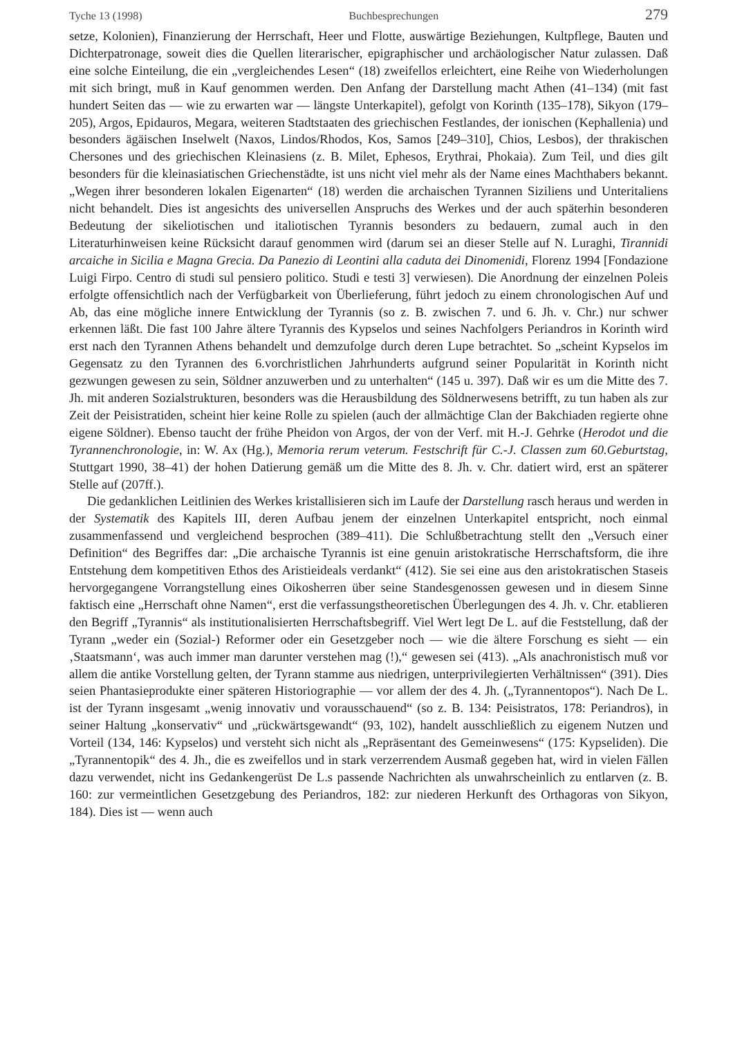Tyche 13 (1998) Buchbesprechungen 279
setze, Kolonien), Finanzierung der Herrschaft, Heer und Flotte, auswärtige Beziehungen, Kultpflege, Bauten und Dichterpatronage, soweit dies die Quellen literarischer, epigraphischer und archäologischer Natur zulassen. Daß eine solche Einteilung, die ein „vergleichendes Lesen“ (18) zweifellos erleichtert, eine Reihe von Wiederholungen mit sich bringt, muß in Kauf genommen werden. Den Anfang der Darstellung macht Athen (41–134) (mit fast hundert Seiten das — wie zu erwarten war — längste Unterkapitel), gefolgt von Korinth (135–178), Sikyon (179–205), Argos, Epidauros, Megara, weiteren Stadtstaaten des griechischen Festlandes, der ionischen (Kephallenia) und besonders ägäischen Inselwelt (Naxos, Lindos/Rhodos, Kos, Samos [249–310], Chios, Lesbos), der thrakischen Chersones und des griechischen Kleinasiens (z. B. Milet, Ephesos, Erythrai, Phokaia). Zum Teil, und dies gilt besonders für die kleinasiatischen Griechenstädte, ist uns nicht viel mehr als der Name eines Machthabers bekannt. „Wegen ihrer besonderen lokalen Eigenarten“ (18) werden die archaischen Tyrannen Siziliens und Unteritaliens nicht behandelt. Dies ist angesichts des universellen Anspruchs des Werkes und der auch späterhin besonderen Bedeutung der sikeliotischen und italiotischen Tyrannis besonders zu bedauern, zumal auch in den Literaturhinweisen keine Rücksicht darauf genommen wird (darum sei an dieser Stelle auf N. Luraghi, Tirannidi arcaiche in Sicilia e Magna Grecia. Da Panezio di Leontini alla caduta dei Dinomenidi, Florenz 1994 [Fondazione Luigi Firpo. Centro di studi sul pensiero politico. Studi e testi 3] verwiesen). Die Anordnung der einzelnen Poleis erfolgte offensichtlich nach der Verfügbarkeit von Überlieferung, führt jedoch zu einem chronologischen Auf und Ab, das eine mögliche innere Entwicklung der Tyrannis (so z. B. zwischen 7. und 6. Jh. v. Chr.) nur schwer erkennen läßt. Die fast 100 Jahre ältere Tyrannis des Kypselos und seines Nachfolgers Periandros in Korinth wird erst nach den Tyrannen Athens behandelt und demzufolge durch deren Lupe betrachtet. So „scheint Kypselos im Gegensatz zu den Tyrannen des 6.vorchristlichen Jahrhunderts aufgrund seiner Popularität in Korinth nicht gezwungen gewesen zu sein, Söldner anzuwerben und zu unterhalten“ (145 u. 397). Daß wir es um die Mitte des 7. Jh. mit anderen Sozialstrukturen, besonders was die Herausbildung des Söldnerwesens betrifft, zu tun haben als zur Zeit der Peisistratiden, scheint hier keine Rolle zu spielen (auch der allmächtige Clan der Bakchiaden regierte ohne eigene Söldner). Ebenso taucht der frühe Pheidon von Argos, der von der Verf. mit H.-J. Gehrke (Herodot und die Tyrannenchronologie, in: W. Ax (Hg.), Memoria rerum veterum. Festschrift für C.-J. Classen zum 60.Geburtstag, Stuttgart 1990, 38–41) der hohen Datierung gemäß um die Mitte des 8. Jh. v. Chr. datiert wird, erst an späterer Stelle auf (207ff.).
Die gedanklichen Leitlinien des Werkes kristallisieren sich im Laufe der Darstellung rasch heraus und werden in der Systematik des Kapitels III, deren Aufbau jenem der einzelnen Unterkapitel entspricht, noch einmal zusammenfassend und vergleichend besprochen (389–411). Die Schlußbetrachtung stellt den „Versuch einer Definition“ des Begriffes dar: „Die archaische Tyrannis ist eine genuin aristokratische Herrschaftsform, die ihre Entstehung dem kompetitiven Ethos des Aristieideals verdankt“ (412). Sie sei eine aus den aristokratischen Staseis hervorgegangene Vorrangstellung eines Oikosherren über seine Standesgenossen gewesen und in diesem Sinne faktisch eine „Herrschaft ohne Namen“, erst die verfassungstheoretischen Überlegungen des 4. Jh. v. Chr. etablieren den Begriff „Tyrannis“ als institutionalisierten Herrschaftsbegriff. Viel Wert legt De L. auf die Feststellung, daß der Tyrann „weder ein (Sozial-) Reformer oder ein Gesetzgeber noch — wie die ältere Forschung es sieht — ein ‚Staatsmann‘, was auch immer man darunter verstehen mag (!),“ gewesen sei (413). „Als anachronistisch muß vor allem die antike Vorstellung gelten, der Tyrann stamme aus niedrigen, unterprivilegierten Verhältnissen“ (391). Dies seien Phantasieprodukte einer späteren Historiographie — vor allem der des 4. Jh. („Tyrannentopos“). Nach De L. ist der Tyrann insgesamt „wenig innovativ und vorausschauend“ (so z. B. 134: Peisistratos, 178: Periandros), in seiner Haltung „konservativ“ und „rückwärtsgewandt“ (93, 102), handelt ausschließlich zu eigenem Nutzen und Vorteil (134, 146: Kypselos) und versteht sich nicht als „Repräsentant des Gemeinwesens“ (175: Kypseliden). Die „Tyrannentopik“ des 4. Jh., die es zweifellos und in stark verzerrendem Ausmaß gegeben hat, wird in vielen Fällen dazu verwendet, nicht ins Gedankengerüst De L.s passende Nachrichten als unwahrscheinlich zu entlarven (z. B. 160: zur vermeintlichen Gesetzgebung des Periandros, 182: zur niederen Herkunft des Orthagoras von Sikyon, 184). Dies ist — wenn auch